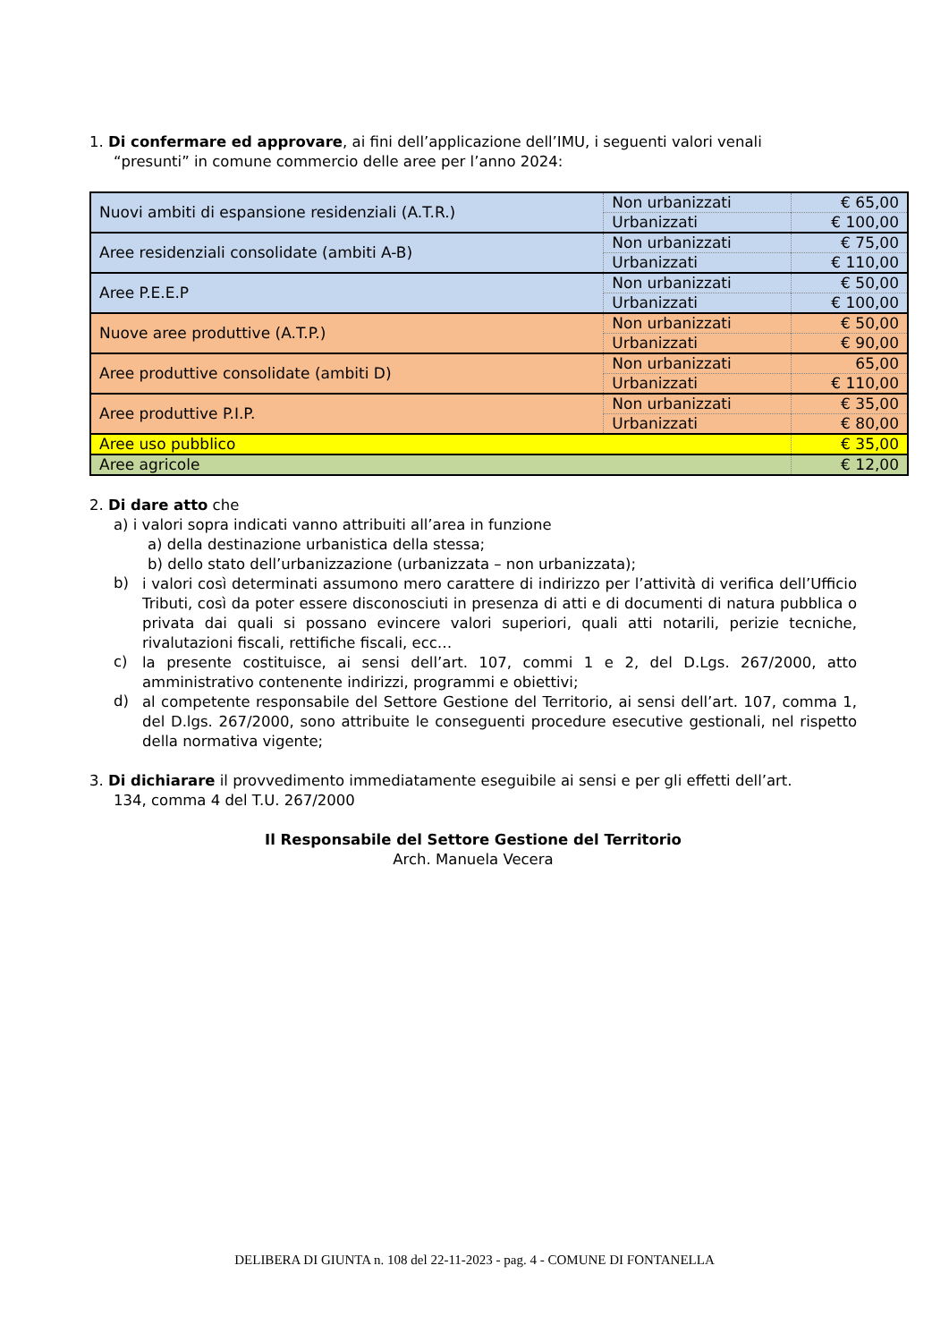1. Di confermare ed approvare, ai fini dell’applicazione dell’IMU, i seguenti valori venali
“presunti” in comune commercio delle aree per l’anno 2024:
| Nuovi ambiti di espansione residenziali (A.T.R.) | Non urbanizzati | € 65,00 |
| | Urbanizzati | € 100,00 |
| Aree residenziali consolidate (ambiti A-B) | Non urbanizzati | € 75,00 |
| | Urbanizzati | € 110,00 |
| Aree P.E.E.P | Non urbanizzati | € 50,00 |
| | Urbanizzati | € 100,00 |
| Nuove aree produttive (A.T.P.) | Non urbanizzati | € 50,00 |
| | Urbanizzati | € 90,00 |
| Aree produttive consolidate (ambiti D) | Non urbanizzati | 65,00 |
| | Urbanizzati | € 110,00 |
| Aree produttive P.I.P. | Non urbanizzati | € 35,00 |
| | Urbanizzati | € 80,00 |
| Aree uso pubblico | | € 35,00 |
| Aree agricole | | € 12,00 |
2. Di dare atto che
a) i valori sopra indicati vanno attribuiti all’area in funzione
a) della destinazione urbanistica della stessa;
b) dello stato dell’urbanizzazione (urbanizzata – non urbanizzata);
b)
i valori così determinati assumono mero carattere di indirizzo per l’attività di verifica dell’Ufficio Tributi, così da poter essere disconosciuti in presenza di atti e di documenti di natura pubblica o privata dai quali si possano evincere valori superiori, quali atti notarili, perizie tecniche, rivalutazioni fiscali, rettifiche fiscali, ecc…
c)
la presente costituisce, ai sensi dell’art. 107, commi 1 e 2, del D.Lgs. 267/2000, atto amministrativo contenente indirizzi, programmi e obiettivi;
d)
al competente responsabile del Settore Gestione del Territorio, ai sensi dell’art. 107, comma 1, del D.lgs. 267/2000, sono attribuite le conseguenti procedure esecutive gestionali, nel rispetto della normativa vigente;
3. Di dichiarare il provvedimento immediatamente eseguibile ai sensi e per gli effetti dell’art.
134, comma 4 del T.U. 267/2000
Il Responsabile del Settore Gestione del Territorio
Arch. Manuela Vecera
DELIBERA DI GIUNTA n. 108 del 22-11-2023 - pag. 4 - COMUNE DI FONTANELLA